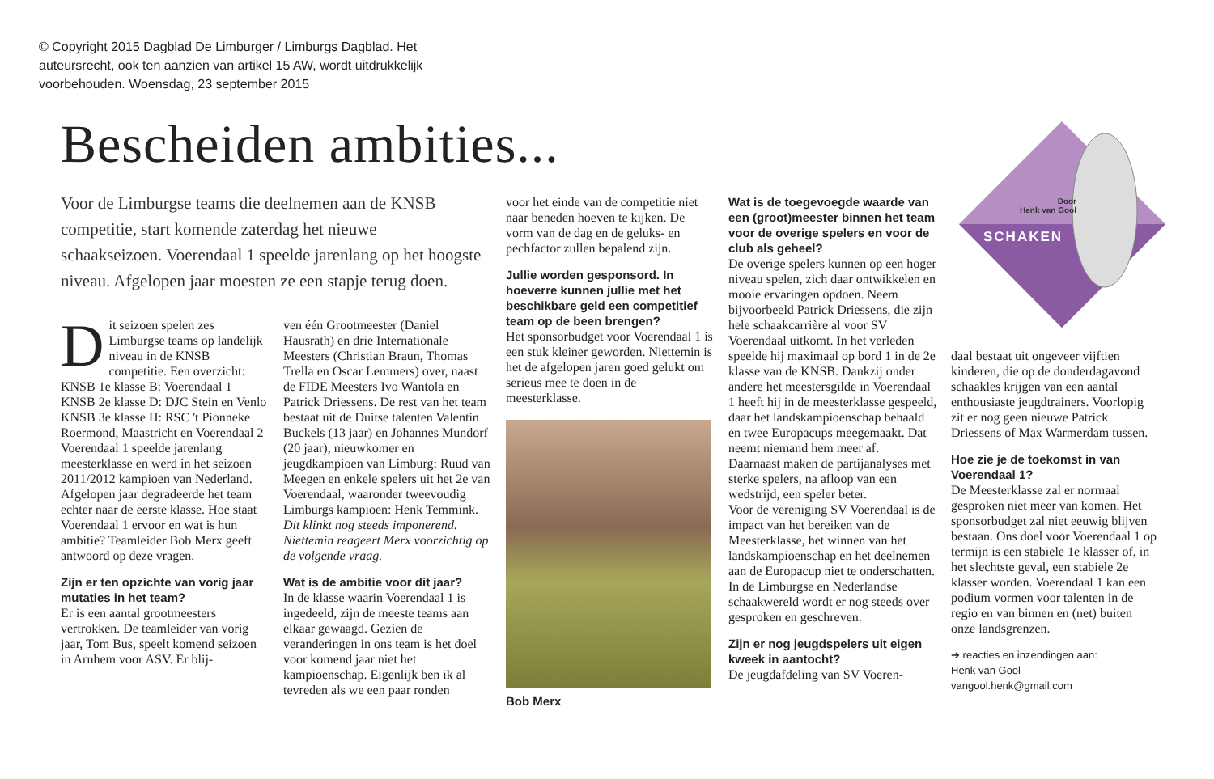© Copyright 2015 Dagblad De Limburger / Limburgs Dagblad. Het auteursrecht, ook ten aanzien van artikel 15 AW, wordt uitdrukkelijk voorbehouden. Woensdag, 23 september 2015
Bescheiden ambities...
Voor de Limburgse teams die deelnemen aan de KNSB competitie, start komende zaterdag het nieuwe schaakseizoen. Voerendaal 1 speelde jarenlang op het hoogste niveau. Afgelopen jaar moesten ze een stapje terug doen.
Door
Henk van Gool
SCHAKEN
Dit seizoen spelen zes Limburgse teams op landelijk niveau in de KNSB competitie. Een overzicht:
KNSB 1e klasse B: Voerendaal 1
KNSB 2e klasse D: DJC Stein en Venlo
KNSB 3e klasse H: RSC 't Pionneke Roermond, Maastricht en Voerendaal 2
Voerendaal 1 speelde jarenlang meesterklasse en werd in het seizoen 2011/2012 kampioen van Nederland. Afgelopen jaar degradeerde het team echter naar de eerste klasse. Hoe staat Voerendaal 1 ervoor en wat is hun ambitie? Teamleider Bob Merx geeft antwoord op deze vragen.
Zijn er ten opzichte van vorig jaar mutaties in het team?
Er is een aantal grootmeesters vertrokken. De teamleider van vorig jaar, Tom Bus, speelt komend seizoen in Arnhem voor ASV. Er blij-
ven één Grootmeester (Daniel Hausrath) en drie Internationale Meesters (Christian Braun, Thomas Trella en Oscar Lemmers) over, naast de FIDE Meesters Ivo Wantola en Patrick Driessens. De rest van het team bestaat uit de Duitse talenten Valentin Buckels (13 jaar) en Johannes Mundorf (20 jaar), nieuwkomer en jeugdkampioen van Limburg: Ruud van Meegen en enkele spelers uit het 2e van Voerendaal, waaronder tweevoudig Limburgs kampioen: Henk Temmink.
Dit klinkt nog steeds imponerend. Niettemin reageert Merx voorzichtig op de volgende vraag.
Wat is de ambitie voor dit jaar?
In de klasse waarin Voerendaal 1 is ingedeeld, zijn de meeste teams aan elkaar gewaagd. Gezien de veranderingen in ons team is het doel voor komend jaar niet het kampioenschap. Eigenlijk ben ik al tevreden als we een paar ronden
voor het einde van de competitie niet naar beneden hoeven te kijken. De vorm van de dag en de geluks- en pechfactor zullen bepalend zijn.
Jullie worden gesponsord. In hoeverre kunnen jullie met het beschikbare geld een competitief team op de been brengen?
Het sponsorbudget voor Voerendaal 1 is een stuk kleiner geworden. Niettemin is het de afgelopen jaren goed gelukt om serieus mee te doen in de meesterklasse.
Bob Merx
Wat is de toegevoegde waarde van een (groot)meester binnen het team voor de overige spelers en voor de club als geheel?
De overige spelers kunnen op een hoger niveau spelen, zich daar ontwikkelen en mooie ervaringen opdoen. Neem bijvoorbeeld Patrick Driessens, die zijn hele schaakcarrière al voor SV Voerendaal uitkomt. In het verleden speelde hij maximaal op bord 1 in de 2e klasse van de KNSB. Dankzij onder andere het meestersgilde in Voerendaal 1 heeft hij in de meesterklasse gespeeld, daar het landskampioenschap behaald en twee Europacups meegemaakt. Dat neemt niemand hem meer af.
Daarnaast maken de partijanalyses met sterke spelers, na afloop van een wedstrijd, een speler beter.
Voor de vereniging SV Voerendaal is de impact van het bereiken van de Meesterklasse, het winnen van het landskampioenschap en het deelnemen aan de Europacup niet te onderschatten. In de Limburgse en Nederlandse schaakwereld wordt er nog steeds over gesproken en geschreven.
Zijn er nog jeugdspelers uit eigen kweek in aantocht?
De jeugdafdeling van SV Voeren-
daal bestaat uit ongeveer vijftien kinderen, die op de donderdagavond schaakles krijgen van een aantal enthousiaste jeugdtrainers. Voorlopig zit er nog geen nieuwe Patrick Driessens of Max Warmerdam tussen.
Hoe zie je de toekomst in van Voerendaal 1?
De Meesterklasse zal er normaal gesproken niet meer van komen. Het sponsorbudget zal niet eeuwig blijven bestaan. Ons doel voor Voerendaal 1 op termijn is een stabiele 1e klasser of, in het slechtste geval, een stabiele 2e klasser worden. Voerendaal 1 kan een podium vormen voor talenten in de regio en van binnen en (net) buiten onze landsgrenzen.
➔ reacties en inzendingen aan:
Henk van Gool
vangool.henk@gmail.com